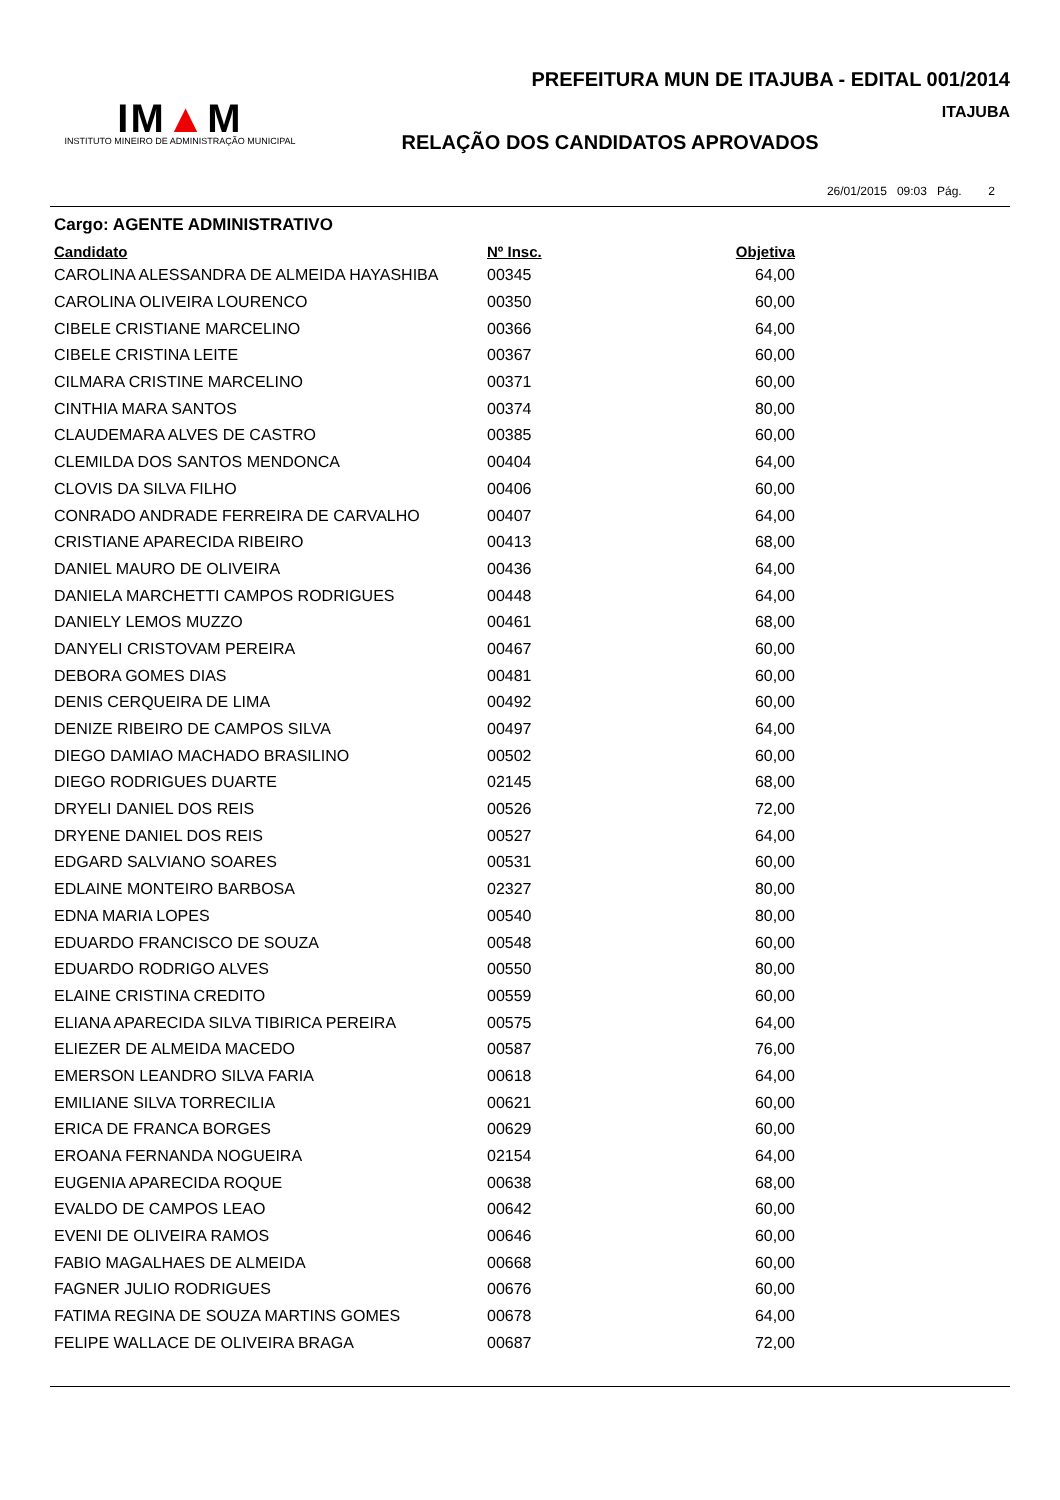IM▲M
INSTITUTO MINEIRO DE ADMINISTRAÇÃO MUNICIPAL
PREFEITURA MUN DE ITAJUBA - EDITAL 001/2014
ITAJUBA
RELAÇÃO DOS CANDIDATOS APROVADOS
26/01/2015 09:03 Pág. 2
Cargo: AGENTE ADMINISTRATIVO
| Candidato | Nº Insc. | Objetiva |
| --- | --- | --- |
| CAROLINA ALESSANDRA DE ALMEIDA HAYASHIBA | 00345 | 64,00 |
| CAROLINA OLIVEIRA LOURENCO | 00350 | 60,00 |
| CIBELE CRISTIANE MARCELINO | 00366 | 64,00 |
| CIBELE CRISTINA LEITE | 00367 | 60,00 |
| CILMARA CRISTINE MARCELINO | 00371 | 60,00 |
| CINTHIA MARA SANTOS | 00374 | 80,00 |
| CLAUDEMARA ALVES DE CASTRO | 00385 | 60,00 |
| CLEMILDA DOS SANTOS MENDONCA | 00404 | 64,00 |
| CLOVIS DA SILVA FILHO | 00406 | 60,00 |
| CONRADO ANDRADE FERREIRA DE CARVALHO | 00407 | 64,00 |
| CRISTIANE APARECIDA RIBEIRO | 00413 | 68,00 |
| DANIEL MAURO DE OLIVEIRA | 00436 | 64,00 |
| DANIELA MARCHETTI CAMPOS RODRIGUES | 00448 | 64,00 |
| DANIELY LEMOS MUZZO | 00461 | 68,00 |
| DANYELI CRISTOVAM PEREIRA | 00467 | 60,00 |
| DEBORA GOMES DIAS | 00481 | 60,00 |
| DENIS CERQUEIRA DE LIMA | 00492 | 60,00 |
| DENIZE RIBEIRO DE CAMPOS SILVA | 00497 | 64,00 |
| DIEGO DAMIAO MACHADO BRASILINO | 00502 | 60,00 |
| DIEGO RODRIGUES DUARTE | 02145 | 68,00 |
| DRYELI DANIEL DOS REIS | 00526 | 72,00 |
| DRYENE DANIEL DOS REIS | 00527 | 64,00 |
| EDGARD SALVIANO SOARES | 00531 | 60,00 |
| EDLAINE MONTEIRO BARBOSA | 02327 | 80,00 |
| EDNA MARIA LOPES | 00540 | 80,00 |
| EDUARDO FRANCISCO DE SOUZA | 00548 | 60,00 |
| EDUARDO RODRIGO ALVES | 00550 | 80,00 |
| ELAINE CRISTINA CREDITO | 00559 | 60,00 |
| ELIANA APARECIDA SILVA TIBIRICA PEREIRA | 00575 | 64,00 |
| ELIEZER DE ALMEIDA MACEDO | 00587 | 76,00 |
| EMERSON LEANDRO SILVA FARIA | 00618 | 64,00 |
| EMILIANE SILVA TORRECILIA | 00621 | 60,00 |
| ERICA DE FRANCA BORGES | 00629 | 60,00 |
| EROANA FERNANDA NOGUEIRA | 02154 | 64,00 |
| EUGENIA APARECIDA ROQUE | 00638 | 68,00 |
| EVALDO DE CAMPOS LEAO | 00642 | 60,00 |
| EVENI DE OLIVEIRA RAMOS | 00646 | 60,00 |
| FABIO MAGALHAES DE ALMEIDA | 00668 | 60,00 |
| FAGNER JULIO RODRIGUES | 00676 | 60,00 |
| FATIMA REGINA DE SOUZA MARTINS GOMES | 00678 | 64,00 |
| FELIPE WALLACE DE OLIVEIRA BRAGA | 00687 | 72,00 |